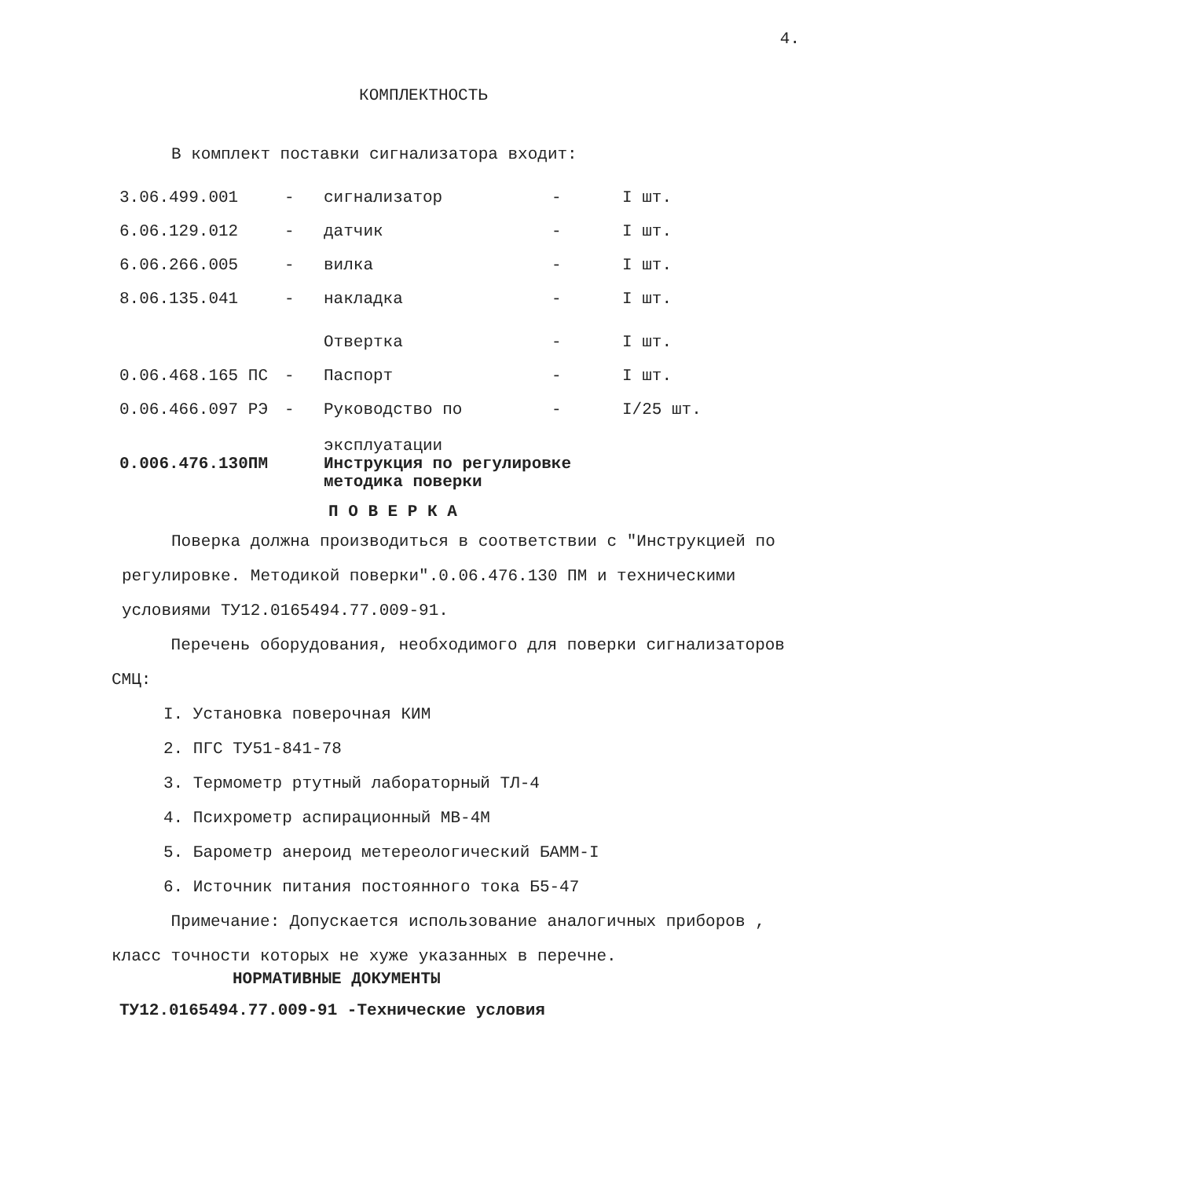4.
КОМПЛЕКТНОСТЬ
В комплект поставки сигнализатора входит:
| 3.06.499.001 | - | сигнализатор | - | I шт. |
| 6.06.129.012 | - | датчик | - | I шт. |
| 6.06.266.005 | - | вилка | - | I шт. |
| 8.06.135.041 | - | накладка | - | I шт. |
| | | Отвертка | - | I шт. |
| 0.06.468.165 ПС | - | Паспорт | - | I шт. |
| 0.06.466.097 РЭ | - | Руководство по эксплуатации | - | I/25 шт. |
| 0.006.476.130ПМ | | Инструкция по регулировке методика поверки | | |
П О В Е Р К А
Поверка должна производиться в соответствии с "Инструкцией по регулировке. Методикой поверки".0.06.476.130 ПМ и техническими условиями ТУ12.0165494.77.009-91.
Перечень оборудования, необходимого для поверки сигнализаторов СМЦ:
I. Установка поверочная КИМ
2. ПГС ТУ51-841-78
3. Термометр ртутный лабораторный ТЛ-4
4. Психрометр аспирационный МВ-4М
5. Барометр анероид метереологический БАММ-I
6. Источник питания постоянного тока Б5-47
Примечание: Допускается использование аналогичных приборов , класс точности которых не хуже указанных в перечне.
НОРМАТИВНЫЕ ДОКУМЕНТЫ
ТУ12.0165494.77.009-91 -Технические условия